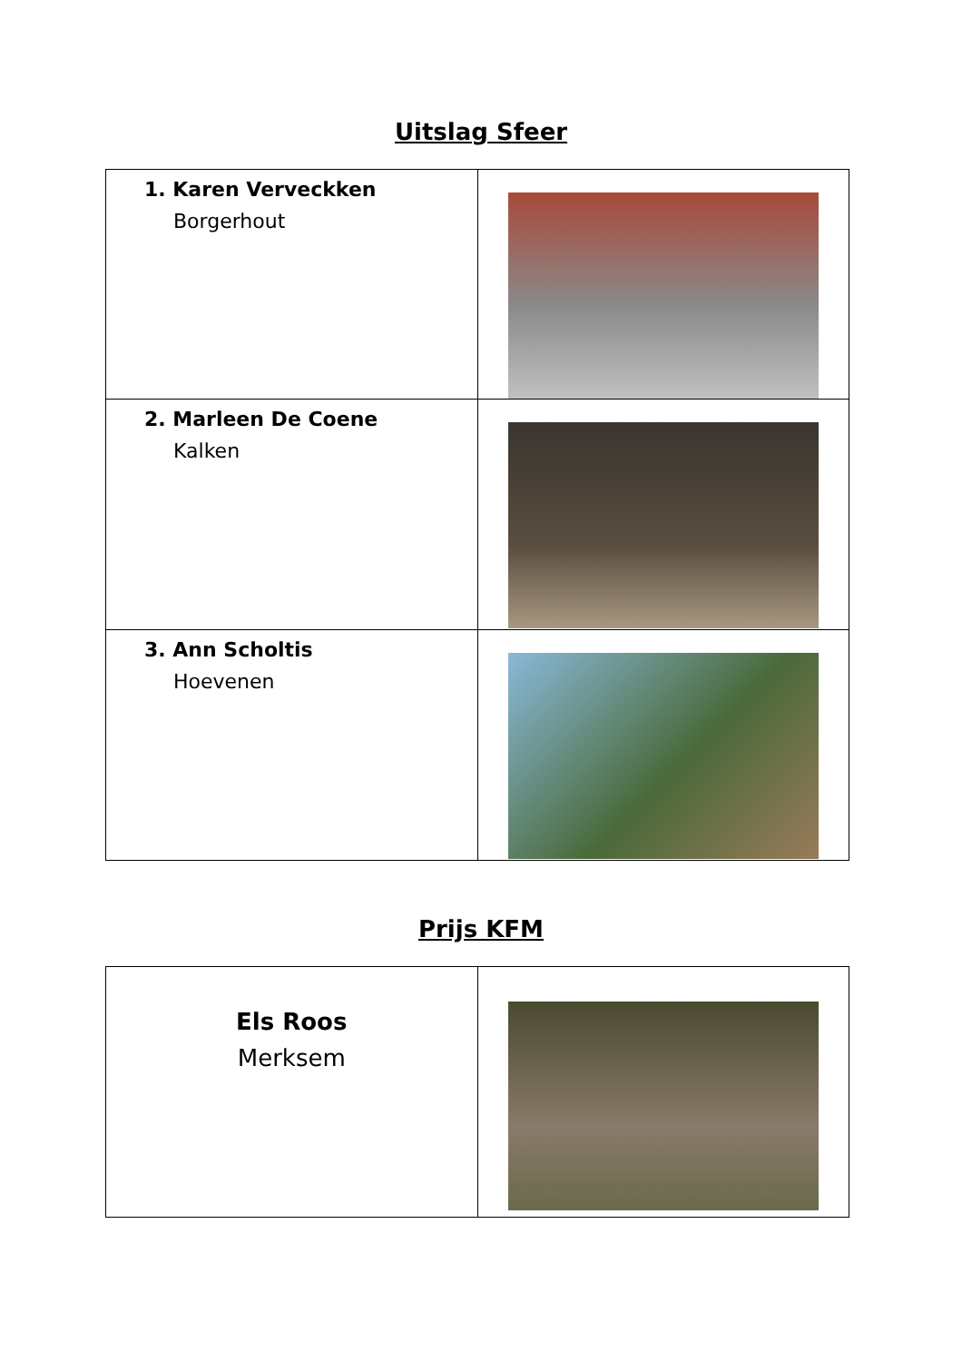Uitslag Sfeer
| 1. Karen Verveckken Borgerhout | |
| 2. Marleen De Coene Kalken | |
| 3. Ann Scholtis Hoevenen | |
Prijs KFM
| Els Roos Merksem | |